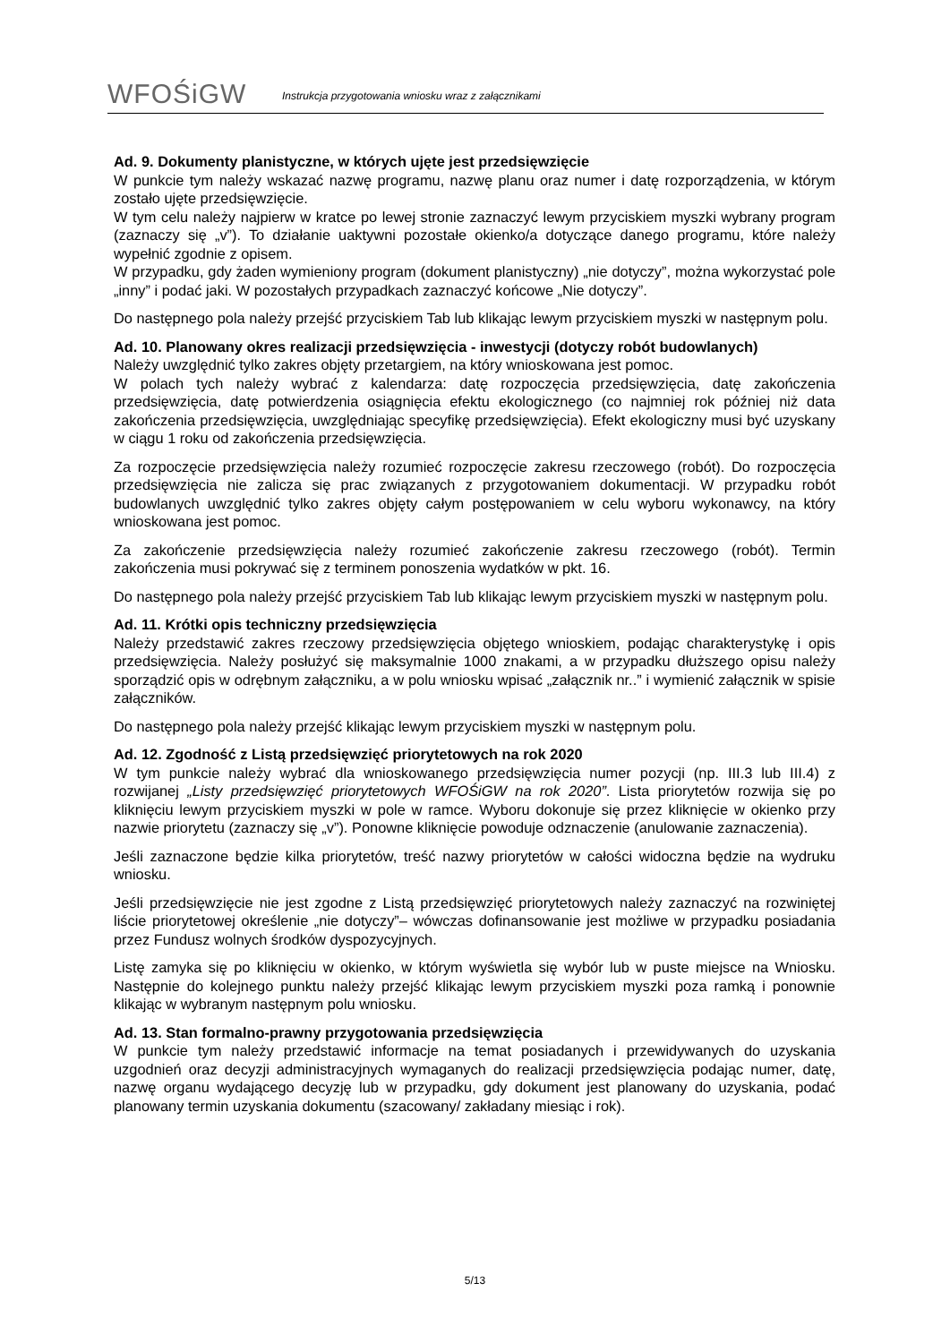WFOŚiGW
Instrukcja przygotowania wniosku wraz z załącznikami
Ad. 9. Dokumenty planistyczne, w których ujęte jest przedsięwzięcie
W punkcie tym należy wskazać nazwę programu, nazwę planu oraz numer i datę rozporządzenia, w którym zostało ujęte przedsięwzięcie.
W tym celu należy najpierw w kratce po lewej stronie zaznaczyć lewym przyciskiem myszki wybrany program (zaznaczy się „v”). To działanie uaktywni pozostałe okienko/a dotyczące danego programu, które należy wypełnić zgodnie z opisem.
W przypadku, gdy żaden wymieniony program (dokument planistyczny) „nie dotyczy”, można wykorzystać pole „inny” i podać jaki. W pozostałych przypadkach zaznaczyć końcowe „Nie dotyczy”.
Do następnego pola należy przejść przyciskiem Tab lub klikając lewym przyciskiem myszki w następnym polu.
Ad. 10. Planowany okres realizacji przedsięwzięcia - inwestycji (dotyczy robót budowlanych)
Należy uwzględnić tylko zakres objęty przetargiem, na który wnioskowana jest pomoc.
W polach tych należy wybrać z kalendarza: datę rozpoczęcia przedsięwzięcia, datę zakończenia przedsięwzięcia, datę potwierdzenia osiągnięcia efektu ekologicznego (co najmniej rok później niż data zakończenia przedsięwzięcia, uwzględniając specyfikę przedsięwzięcia). Efekt ekologiczny musi być uzyskany w ciągu 1 roku od zakończenia przedsięwzięcia.
Za rozpoczęcie przedsięwzięcia należy rozumieć rozpoczęcie zakresu rzeczowego (robót). Do rozpoczęcia przedsięwzięcia nie zalicza się prac związanych z przygotowaniem dokumentacji. W przypadku robót budowlanych uwzględnić tylko zakres objęty całym postępowaniem w celu wyboru wykonawcy, na który wnioskowana jest pomoc.
Za zakończenie przedsięwzięcia należy rozumieć zakończenie zakresu rzeczowego (robót). Termin zakończenia musi pokrywać się z terminem ponoszenia wydatków w pkt. 16.
Do następnego pola należy przejść przyciskiem Tab lub klikając lewym przyciskiem myszki w następnym polu.
Ad. 11. Krótki opis techniczny przedsięwzięcia
Należy przedstawić zakres rzeczowy przedsięwzięcia objętego wnioskiem, podając charakterystykę i opis przedsięwzięcia. Należy posłużyć się maksymalnie 1000 znakami, a w przypadku dłuższego opisu należy sporządzić opis w odrębnym załączniku, a w polu wniosku wpisać „załącznik nr..” i wymienić załącznik w spisie załączników.
Do następnego pola należy przejść klikając lewym przyciskiem myszki w następnym polu.
Ad. 12. Zgodność z Listą przedsięwzięć priorytetowych na rok 2020
W tym punkcie należy wybrać dla wnioskowanego przedsięwzięcia numer pozycji (np. III.3 lub III.4) z rozwijanej „Listy przedsięwzięć priorytetowych WFOŚiGW na rok 2020”. Lista priorytetów rozwija się po kliknięciu lewym przyciskiem myszki w pole w ramce. Wyboru dokonuje się przez kliknięcie w okienko przy nazwie priorytetu (zaznaczy się „v”). Ponowne kliknięcie powoduje odznaczenie (anulowanie zaznaczenia).
Jeśli zaznaczone będzie kilka priorytetów, treść nazwy priorytetów w całości widoczna będzie na wydruku wniosku.
Jeśli przedsięwzięcie nie jest zgodne z Listą przedsięwzięć priorytetowych należy zaznaczyć na rozwiniętej liście priorytetowej określenie „nie dotyczy”– wówczas dofinansowanie jest możliwe w przypadku posiadania przez Fundusz wolnych środków dyspozycyjnych.
Listę zamyka się po kliknięciu w okienko, w którym wyświetla się wybór lub w puste miejsce na Wniosku. Następnie do kolejnego punktu należy przejść klikając lewym przyciskiem myszki poza ramką i ponownie klikając w wybranym następnym polu wniosku.
Ad. 13. Stan formalno-prawny przygotowania przedsięwzięcia
W punkcie tym należy przedstawić informacje na temat posiadanych i przewidywanych do uzyskania uzgodnień oraz decyzji administracyjnych wymaganych do realizacji przedsięwzięcia podając numer, datę, nazwę organu wydającego decyzję lub w przypadku, gdy dokument jest planowany do uzyskania, podać planowany termin uzyskania dokumentu (szacowany/ zakładany miesiąc i rok).
5/13